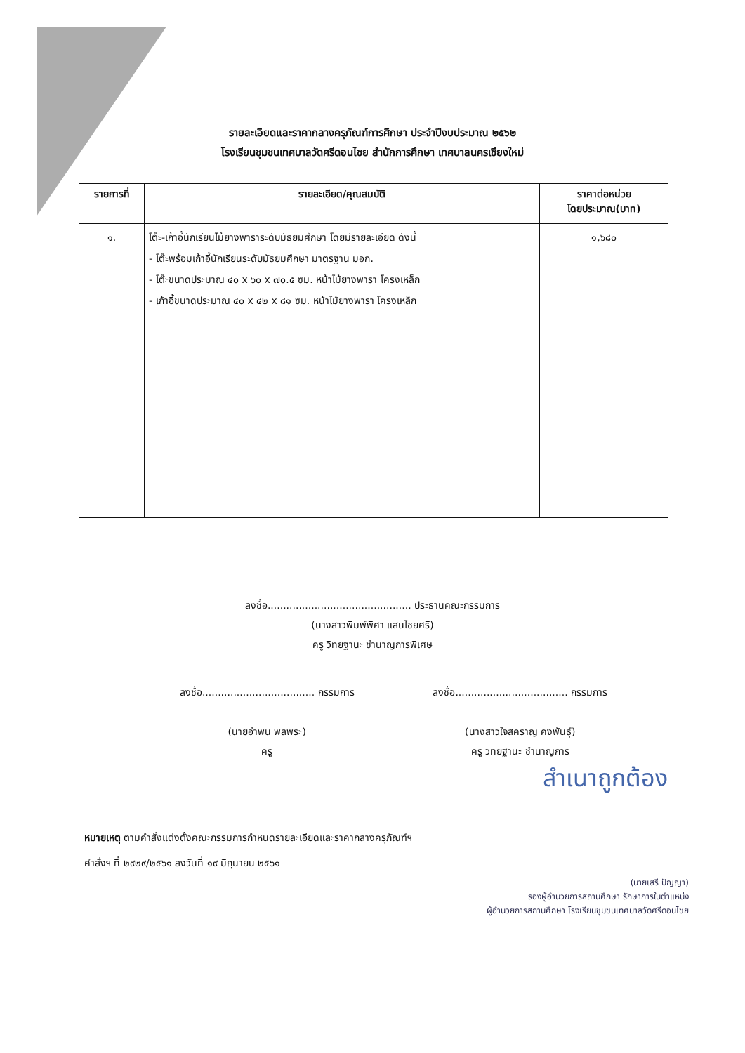รายละเอียดและราคากลางครุภัณฑ์การศึกษา ประจำปีงบประมาณ ๒๕๖๒
โรงเรียนชุมชนเทศบาลวัดศรีดอนไชย สำนักการศึกษา เทศบาลนครเชียงใหม่
| รายการที่ | รายละเอียด/คุณสมบัติ | ราคาต่อหน่วย โดยประมาณ(บาท) |
| --- | --- | --- |
| ๑. | โต๊ะ-เก้าอี้นักเรียนไม้ยางพาราระดับมัธยมศึกษา โดยมีรายละเอียด ดังนี้ - โต๊ะพร้อมเก้าอี้นักเรียนระดับมัธยมศึกษา มาตรฐาน มอก. - โต๊ะขนาดประมาณ ๔๐ x ๖๐ x ๗๐.๕ ซม. หน้าไม้ยางพารา โครงเหล็ก - เก้าอี้ขนาดประมาณ ๔๐ x ๔๒ x ๘๑ ซม. หน้าไม้ยางพารา โครงเหล็ก | ๑,๖๘๐ |
ลงชื่อ.............................................. ประธานคณะกรรมการ
(นางสาวพิมพ์พิศา แสนไชยศรี)
ครู วิทยฐานะ ชำนาญการพิเศษ
ลงชื่อ.................................... กรรมการ
(นายอำพน พลพระ)
ครู
ลงชื่อ.................................... กรรมการ
(นางสาวใจสคราญ คงพันธุ์)
ครู วิทยฐานะ ชำนาญการ
สำเนาถูกต้อง
หมายเหตุ ตามคำสั่งแต่งตั้งคณะกรรมการกำหนดรายละเอียดและราคากลางครุภัณฑ์ฯ
คำสั่งฯ ที่ ๒๙๒๙/๒๕๖๑ ลงวันที่ ๑๙ มิถุนายน ๒๕๖๑
(นายเสรี ปัญญา)
รองผู้อำนวยการสถานศึกษา รักษาการในตำแหน่ง
ผู้อำนวยการสถานศึกษา โรงเรียนชุมชนเทศบาลวัดศรีดอนไชย